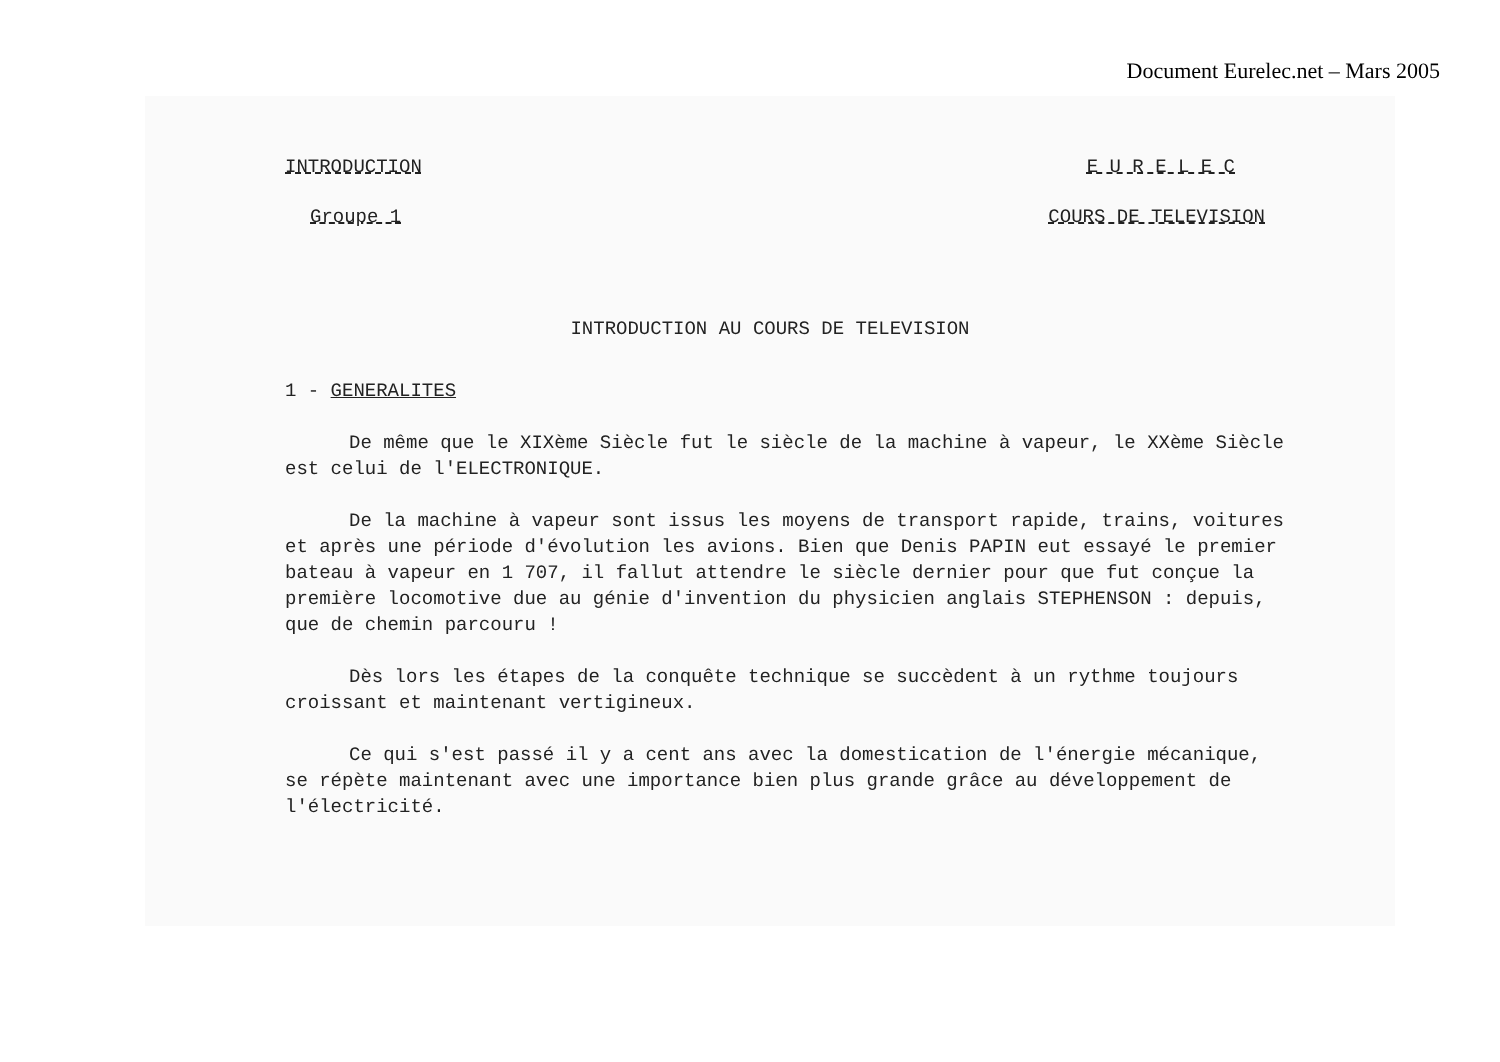Document Eurelec.net – Mars 2005
INTRODUCTION E U R E L E C
Groupe 1 COURS DE TELEVISION
INTRODUCTION AU COURS DE TELEVISION
1 - GENERALITES
De même que le XIXème Siècle fut le siècle de la machine à vapeur, le XXème Siècle est celui de l'ELECTRONIQUE.
De la machine à vapeur sont issus les moyens de transport rapide, trains, voitures et après une période d'évolution les avions. Bien que Denis PAPIN eut essayé le premier bateau à vapeur en 1 707, il fallut attendre le siècle dernier pour que fut conçue la première locomotive due au génie d'invention du physicien anglais STEPHENSON : depuis, que de chemin parcouru !
Dès lors les étapes de la conquête technique se succèdent à un rythme toujours croissant et maintenant vertigineux.
Ce qui s'est passé il y a cent ans avec la domestication de l'énergie mécanique, se répète maintenant avec une importance bien plus grande grâce au développement de l'électricité.